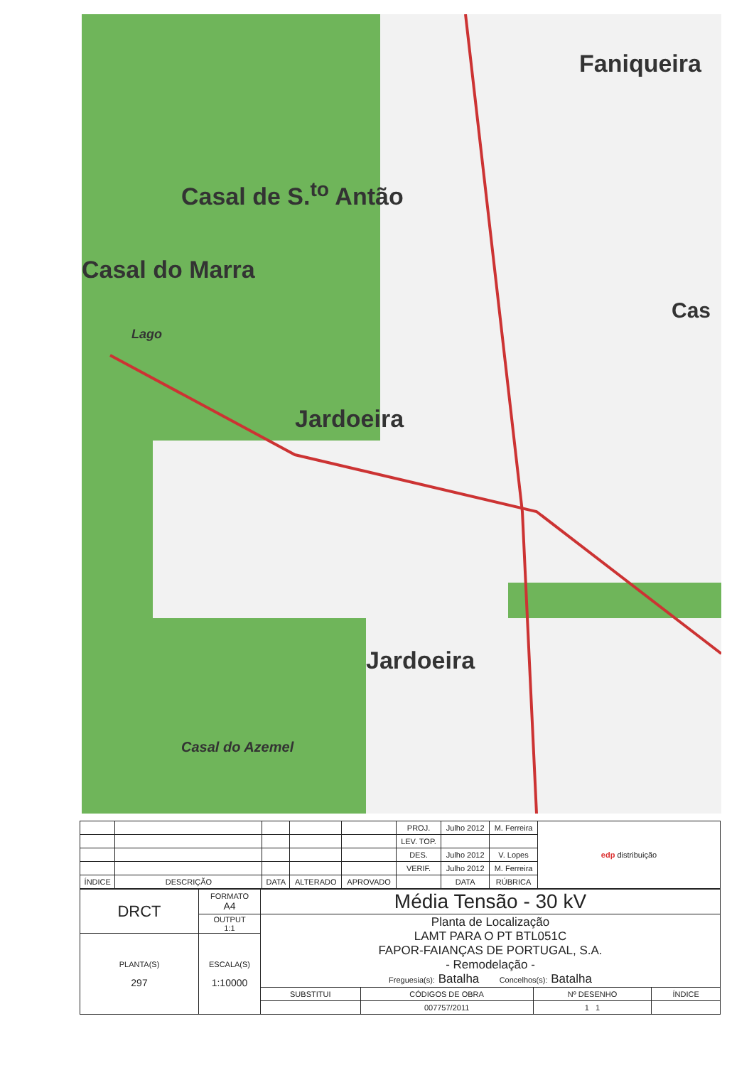Faniqueira
Casal de S.<sup>to</sup> Antão
Casal do Marra
Jardoeira
Jardoeira
Casal do Azemel
Cas
Lago
| | | | | | PROJ. | Julho 2012 | M. Ferreira | edp distribuição |
| | | | | | LEV. TOP. | | | |
| | | | | | DES. | Julho 2012 | V. Lopes | |
| | | | | | VERIF. | Julho 2012 | M. Ferreira | |
| ÍNDICE | DESCRIÇÃO | DATA | ALTERADO | APROVADO | | DATA | RÚBRICA | |
| DRCT | FORMATO A4 | Média Tensão - 30 kV | | | |
| | OUTPUT 1:1 | Planta de Localização LAMT PARA O PT BTL051C FAPOR-FAIANÇAS DE PORTUGAL, S.A. - Remodelação - Freguesia(s): Batalha Concelhos(s): Batalha | | | |
| PLANTA(S) 297 | ESCALA(S) 1:10000 | | | | |
| | | SUBSTITUI | CÓDIGOS DE OBRA | Nº DESENHO | ÍNDICE |
| | | | 007757/2011 | 1 1 | |